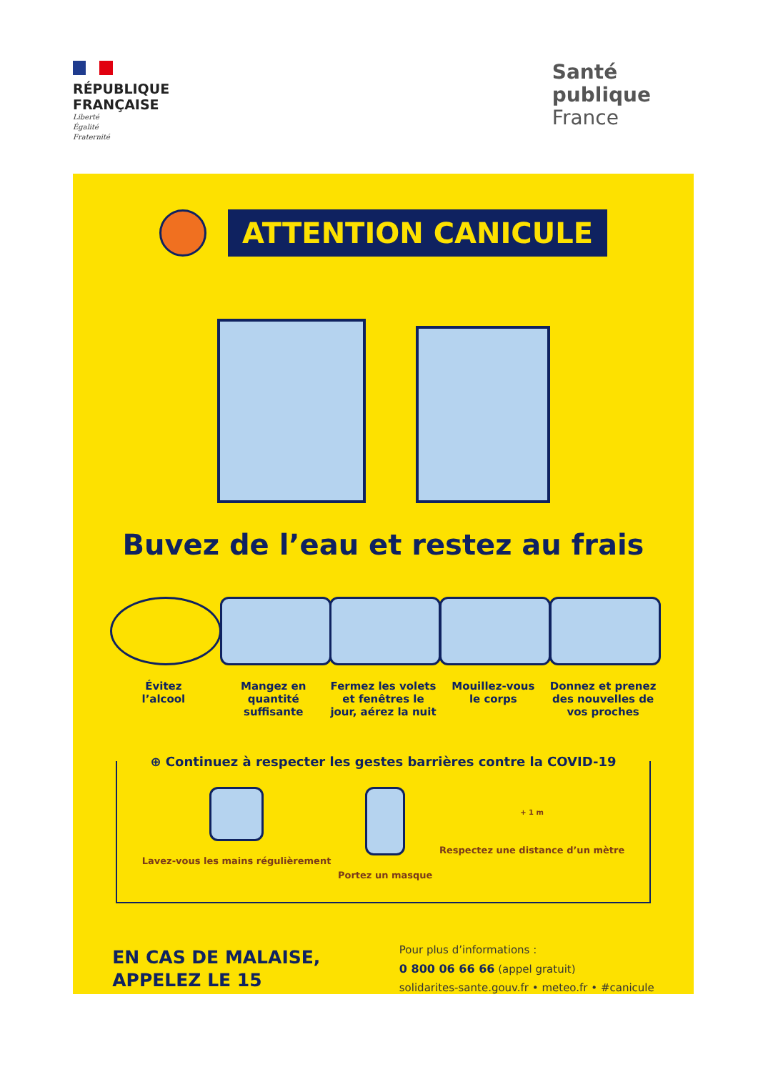RÉPUBLIQUE
FRANÇAISE
Liberté
Égalité
Fraternité
Santé
publique
France
ATTENTION CANICULE
Buvez de l’eau et restez au frais
Évitez
l’alcool
Mangez en
quantité suffisante
Fermez les volets et fenêtres le jour, aérez la nuit
Mouillez-vous
le corps
Donnez et prenez des nouvelles de vos proches
⊕ Continuez à respecter les gestes barrières contre la COVID-19
Lavez-vous les mains régulièrement
Portez un masque
+ 1 m
Respectez une distance d’un mètre
EN CAS DE MALAISE,
APPELEZ LE 15
Pour plus d’informations :
0 800 06 66 66 (appel gratuit)
solidarites-sante.gouv.fr • meteo.fr • #canicule